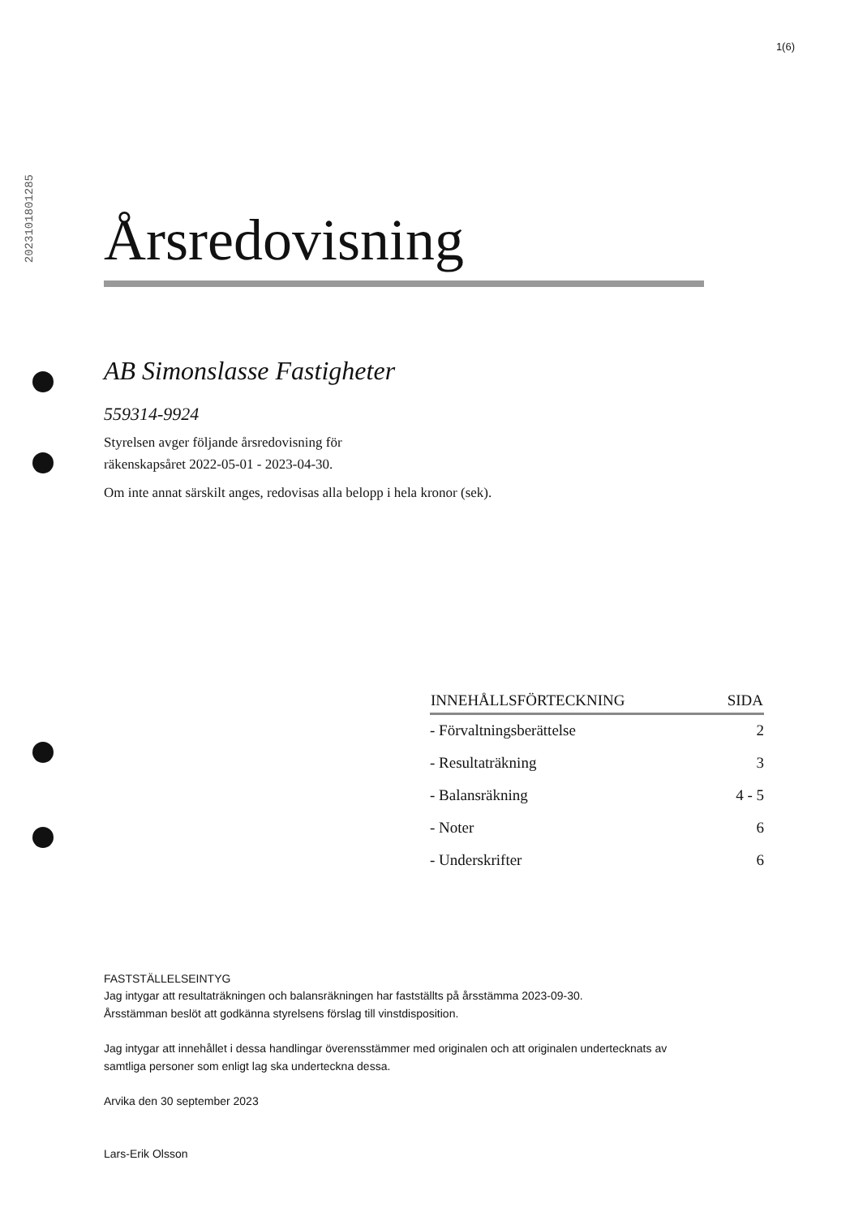1(6)
20231018012​85
Årsredovisning
AB Simonslasse Fastigheter
559314-9924
Styrelsen avger följande årsredovisning för
räkenskapsåret 2022-05-01 - 2023-04-30.
Om inte annat särskilt anges, redovisas alla belopp i hela kronor (sek).
| INNEHÅLLSFÖRTECKNING | SIDA |
| --- | --- |
| - Förvaltningsberättelse | 2 |
| - Resultaträkning | 3 |
| - Balansräkning | 4 - 5 |
| - Noter | 6 |
| - Underskrifter | 6 |
FASTSTÄLLELSEINTYG
Jag intygar att resultaträkningen och balansräkningen har fastställts på årsstämma 2023-09-30.
Årsstämman beslöt att godkänna styrelsens förslag till vinstdisposition.
Jag intygar att innehållet i dessa handlingar överensstämmer med originalen och att originalen undertecknats av
samtliga personer som enligt lag ska underteckna dessa.
Arvika den 30 september 2023
Lars-Erik Olsson